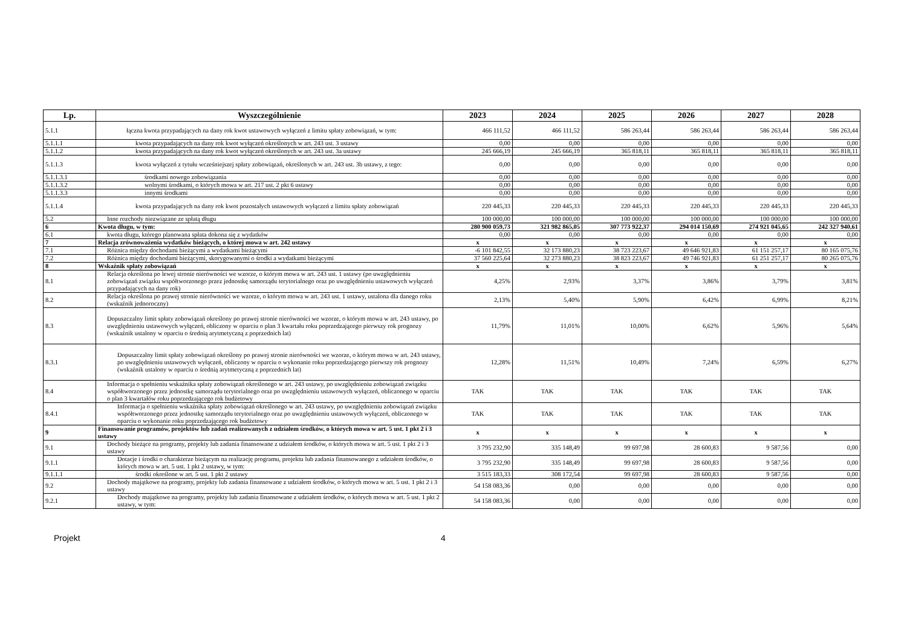| Lp. | Wyszczególnienie | 2023 | 2024 | 2025 | 2026 | 2027 | 2028 |
| --- | --- | --- | --- | --- | --- | --- | --- |
| 5.1.1 | łączna kwota przypadających na dany rok kwot ustawowych wyłączeń z limitu spłaty zobowiązań, w tym: | 466 111,52 | 466 111,52 | 586 263,44 | 586 263,44 | 586 263,44 | 586 263,44 |
| 5.1.1.1 | kwota przypadających na dany rok kwot wyłączeń określonych w art. 243 ust. 3 ustawy | 0,00 | 0,00 | 0,00 | 0,00 | 0,00 | 0,00 |
| 5.1.1.2 | kwota przypadających na dany rok kwot wyłączeń określonych w art. 243 ust. 3a ustawy | 245 666,19 | 245 666,19 | 365 818,11 | 365 818,11 | 365 818,11 | 365 818,11 |
| 5.1.1.3 | kwota wyłączeń z tytułu wcześniejszej spłaty zobowiązań, określonych w art. 243 ust. 3b ustawy, z tego: | 0,00 | 0,00 | 0,00 | 0,00 | 0,00 | 0,00 |
| 5.1.1.3.1 | środkami nowego zobowiązania | 0,00 | 0,00 | 0,00 | 0,00 | 0,00 | 0,00 |
| 5.1.1.3.2 | wolnymi środkami, o których mowa w art. 217 ust. 2 pkt 6 ustawy | 0,00 | 0,00 | 0,00 | 0,00 | 0,00 | 0,00 |
| 5.1.1.3.3 | innymi środkami | 0,00 | 0,00 | 0,00 | 0,00 | 0,00 | 0,00 |
| 5.1.1.4 | kwota przypadających na dany rok kwot pozostałych ustawowych wyłączeń z limitu spłaty zobowiązań | 220 445,33 | 220 445,33 | 220 445,33 | 220 445,33 | 220 445,33 | 220 445,33 |
| 5.2 | Inne rozchody niezwiązane ze spłatą długu | 100 000,00 | 100 000,00 | 100 000,00 | 100 000,00 | 100 000,00 | 100 000,00 |
| 6 | Kwota długu, w tym: | 280 900 059,73 | 321 982 865,05 | 307 773 922,37 | 294 014 150,69 | 274 921 045,65 | 242 327 940,61 |
| 6.1 | kwota długu, którego planowana spłata dokona się z wydatków | 0,00 | 0,00 | 0,00 | 0,00 | 0,00 | 0,00 |
| 7 | Relacja zrównoważenia wydatków bieżących, o której mowa w art. 242 ustawy | x | x | x | x | x | x |
| 7.1 | Różnica między dochodami bieżącymi a wydatkami bieżącymi | -6 101 842,55 | 32 173 880,23 | 38 723 223,67 | 49 646 921,83 | 61 151 257,17 | 80 165 075,76 |
| 7.2 | Różnica między dochodami bieżącymi, skorygowanymi o środki a wydatkami bieżącymi | 37 560 225,64 | 32 273 880,23 | 38 823 223,67 | 49 746 921,83 | 61 251 257,17 | 80 265 075,76 |
| 8 | Wskaźnik spłaty zobowiązań | x | x | x | x | x | x |
| 8.1 | Relacja określona po lewej stronie nierówności we wzorze, o którym mowa w art. 243 ust. 1 ustawy (po uwzględnieniu zobowiązań związku współtworzonego przez jednostkę samorządu terytorialnego oraz po uwzględnieniu ustawowych wyłączeń przypadających na dany rok) | 4,25% | 2,93% | 3,37% | 3,86% | 3,79% | 3,81% |
| 8.2 | Relacja określona po prawej stronie nierówności we wzorze, o którym mowa w art. 243 ust. 1 ustawy, ustalona dla danego roku (wskaźnik jednoroczny) | 2,13% | 5,40% | 5,90% | 6,42% | 6,99% | 8,21% |
| 8.3 | Dopuszczalny limit spłaty zobowiązań określony po prawej stronie nierówności we wzorze, o którym mowa w art. 243 ustawy, po uwzględnieniu ustawowych wyłączeń, obliczony w oparciu o plan 3 kwartału roku poprzedzającego pierwszy rok prognozy (wskaźnik ustalony w oparciu o średnią arytmetyczną z poprzednich lat) | 11,79% | 11,01% | 10,00% | 6,62% | 5,96% | 5,64% |
| 8.3.1 | Dopuszczalny limit spłaty zobowiązań określony po prawej stronie nierówności we wzorze, o którym mowa w art. 243 ustawy, po uwzględnieniu ustawowych wyłączeń, obliczony w oparciu o wykonanie roku poprzedzającego pierwszy rok prognozy (wskaźnik ustalony w oparciu o średnią arytmetyczną z poprzednich lat) | 12,28% | 11,51% | 10,49% | 7,24% | 6,59% | 6,27% |
| 8.4 | Informacja o spełnieniu wskaźnika spłaty zobowiązań określonego w art. 243 ustawy, po uwzględnieniu zobowiązań związku współtworzonego przez jednostkę samorządu terytorialnego oraz po uwzględnieniu ustawowych wyłączeń, obliczonego w oparciu o plan 3 kwartałów roku poprzedzającego rok budżetowy | TAK | TAK | TAK | TAK | TAK | TAK |
| 8.4.1 | Informacja o spełnieniu wskaźnika spłaty zobowiązań określonego w art. 243 ustawy, po uwzględnieniu zobowiązań związku współtworzonego przez jednostkę samorządu terytorialnego oraz po uwzględnieniu ustawowych wyłączeń, obliczonego w oparciu o wykonanie roku poprzedzającego rok budżetowy | TAK | TAK | TAK | TAK | TAK | TAK |
| 9 | Finansowanie programów, projektów lub zadań realizowanych z udziałem środków, o których mowa w art. 5 ust. 1 pkt 2 i 3 ustawy | x | x | x | x | x | x |
| 9.1 | Dochody bieżące na programy, projekty lub zadania finansowane z udziałem środków, o których mowa w art. 5 ust. 1 pkt 2 i 3 ustawy | 3 795 232,90 | 335 148,49 | 99 697,98 | 28 600,83 | 9 587,56 | 0,00 |
| 9.1.1 | Dotacje i środki o charakterze bieżącym na realizację programu, projektu lub zadania finansowanego z udziałem środków, o których mowa w art. 5 ust. 1 pkt 2 ustawy, w tym: | 3 795 232,90 | 335 148,49 | 99 697,98 | 28 600,83 | 9 587,56 | 0,00 |
| 9.1.1.1 | środki określone w art. 5 ust. 1 pkt 2 ustawy | 3 515 183,33 | 308 172,54 | 99 697,98 | 28 600,83 | 9 587,56 | 0,00 |
| 9.2 | Dochody majątkowe na programy, projekty lub zadania finansowane z udziałem środków, o których mowa w art. 5 ust. 1 pkt 2 i 3 ustawy | 54 158 083,36 | 0,00 | 0,00 | 0,00 | 0,00 | 0,00 |
| 9.2.1 | Dochody majątkowe na programy, projekty lub zadania finansowane z udziałem środków, o których mowa w art. 5 ust. 1 pkt 2 ustawy, w tym: | 54 158 083,36 | 0,00 | 0,00 | 0,00 | 0,00 | 0,00 |
Projekt 4